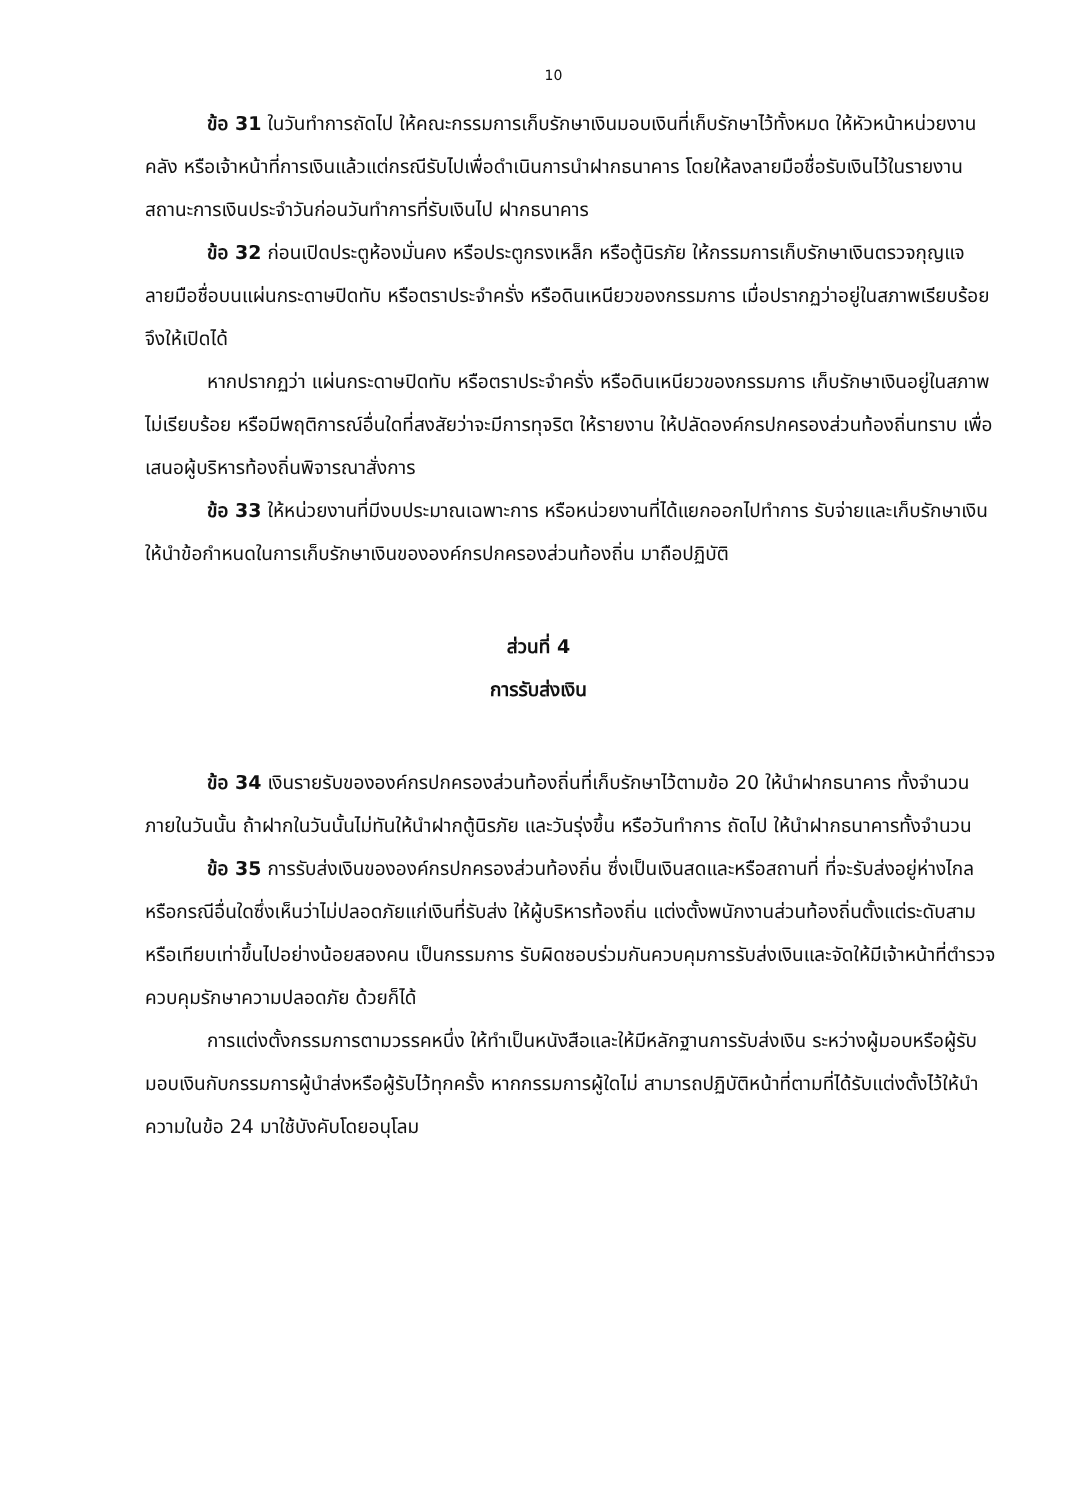10
ข้อ 31 ในวันทำการถัดไป ให้คณะกรรมการเก็บรักษาเงินมอบเงินที่เก็บรักษาไว้ทั้งหมด ให้หัวหน้าหน่วยงานคลัง หรือเจ้าหน้าที่การเงินแล้วแต่กรณีรับไปเพื่อดำเนินการนำฝากธนาคาร โดยให้ลงลายมือชื่อรับเงินไว้ในรายงานสถานะการเงินประจำวันก่อนวันทำการที่รับเงินไป ฝากธนาคาร
ข้อ 32 ก่อนเปิดประตูห้องมั่นคง หรือประตูกรงเหล็ก หรือตู้นิรภัย ให้กรรมการเก็บรักษาเงินตรวจกุญแจ ลายมือชื่อบนแผ่นกระดาษปิดทับ หรือตราประจำครั่ง หรือดินเหนียวของกรรมการ เมื่อปรากฏว่าอยู่ในสภาพเรียบร้อยจึงให้เปิดได้
หากปรากฏว่า แผ่นกระดาษปิดทับ หรือตราประจำครั่ง หรือดินเหนียวของกรรมการ เก็บรักษาเงินอยู่ในสภาพไม่เรียบร้อย หรือมีพฤติการณ์อื่นใดที่สงสัยว่าจะมีการทุจริต ให้รายงาน ให้ปลัดองค์กรปกครองส่วนท้องถิ่นทราบ เพื่อเสนอผู้บริหารท้องถิ่นพิจารณาสั่งการ
ข้อ 33 ให้หน่วยงานที่มีงบประมาณเฉพาะการ หรือหน่วยงานที่ได้แยกออกไปทำการ รับจ่ายและเก็บรักษาเงิน ให้นำข้อกำหนดในการเก็บรักษาเงินขององค์กรปกครองส่วนท้องถิ่น มาถือปฏิบัติ
ส่วนที่ 4
การรับส่งเงิน
ข้อ 34 เงินรายรับขององค์กรปกครองส่วนท้องถิ่นที่เก็บรักษาไว้ตามข้อ 20 ให้นำฝากธนาคาร ทั้งจำนวน ภายในวันนั้น ถ้าฝากในวันนั้นไม่ทันให้นำฝากตู้นิรภัย และวันรุ่งขึ้น หรือวันทำการ ถัดไป ให้นำฝากธนาคารทั้งจำนวน
ข้อ 35 การรับส่งเงินขององค์กรปกครองส่วนท้องถิ่น ซึ่งเป็นเงินสดและหรือสถานที่ ที่จะรับส่งอยู่ห่างไกล หรือกรณีอื่นใดซึ่งเห็นว่าไม่ปลอดภัยแก่เงินที่รับส่ง ให้ผู้บริหารท้องถิ่น แต่งตั้งพนักงานส่วนท้องถิ่นตั้งแต่ระดับสาม หรือเทียบเท่าขึ้นไปอย่างน้อยสองคน เป็นกรรมการ รับผิดชอบร่วมกันควบคุมการรับส่งเงินและจัดให้มีเจ้าหน้าที่ตำรวจควบคุมรักษาความปลอดภัย ด้วยก็ได้
การแต่งตั้งกรรมการตามวรรคหนึ่ง ให้ทำเป็นหนังสือและให้มีหลักฐานการรับส่งเงิน ระหว่างผู้มอบหรือผู้รับมอบเงินกับกรรมการผู้นำส่งหรือผู้รับไว้ทุกครั้ง หากกรรมการผู้ใดไม่ สามารถปฏิบัติหน้าที่ตามที่ได้รับแต่งตั้งไว้ให้นำความในข้อ 24 มาใช้บังคับโดยอนุโลม